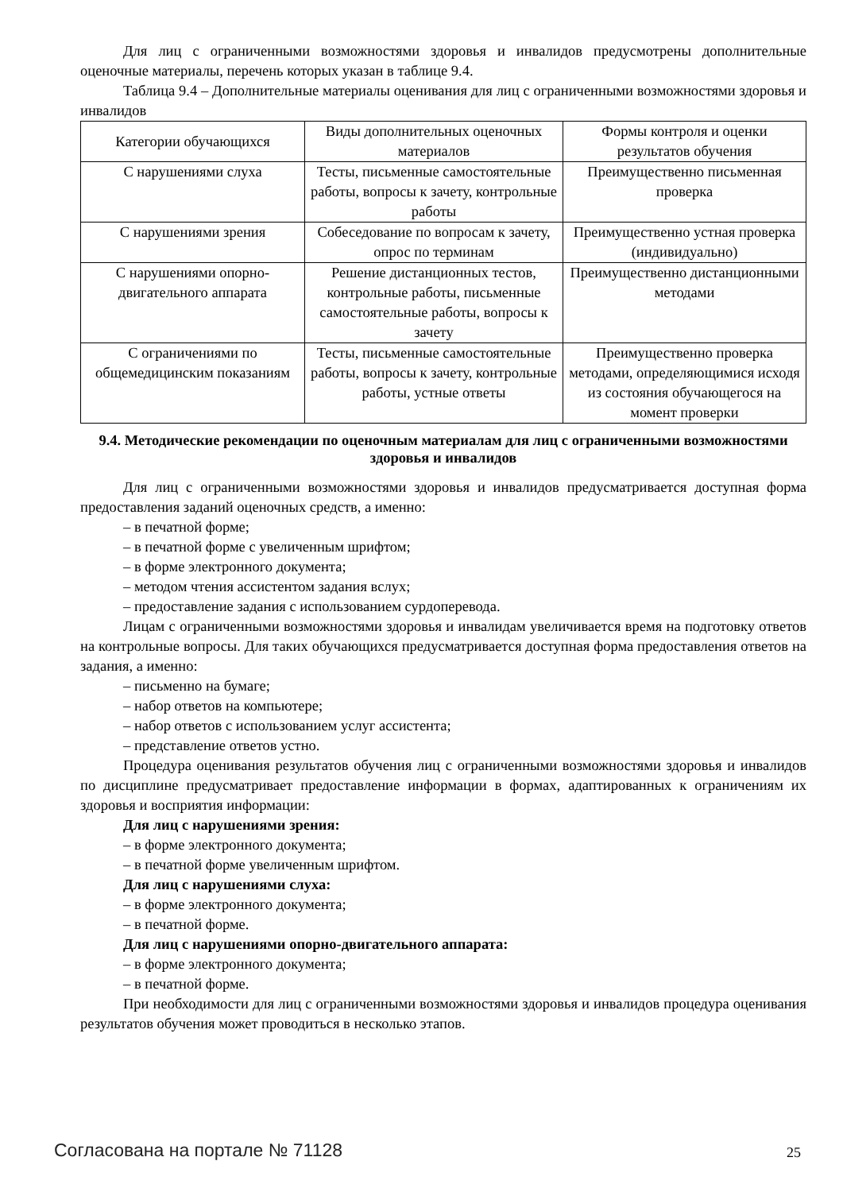Для лиц с ограниченными возможностями здоровья и инвалидов предусмотрены дополнительные оценочные материалы, перечень которых указан в таблице 9.4.
Таблица 9.4 – Дополнительные материалы оценивания для лиц с ограниченными возможностями здоровья и инвалидов
| Категории обучающихся | Виды дополнительных оценочных материалов | Формы контроля и оценки результатов обучения |
| С нарушениями слуха | Тесты, письменные самостоятельные работы, вопросы к зачету, контрольные работы | Преимущественно письменная проверка |
| С нарушениями зрения | Собеседование по вопросам к зачету, опрос по терминам | Преимущественно устная проверка (индивидуально) |
| С нарушениями опорно-двигательного аппарата | Решение дистанционных тестов, контрольные работы, письменные самостоятельные работы, вопросы к зачету | Преимущественно дистанционными методами |
| С ограничениями по общемедицинским показаниям | Тесты, письменные самостоятельные работы, вопросы к зачету, контрольные работы, устные ответы | Преимущественно проверка методами, определяющимися исходя из состояния обучающегося на момент проверки |
9.4. Методические рекомендации по оценочным материалам для лиц с ограниченными возможностями здоровья и инвалидов
Для лиц с ограниченными возможностями здоровья и инвалидов предусматривается доступная форма предоставления заданий оценочных средств, а именно:
– в печатной форме;
– в печатной форме с увеличенным шрифтом;
– в форме электронного документа;
– методом чтения ассистентом задания вслух;
– предоставление задания с использованием сурдоперевода.
Лицам с ограниченными возможностями здоровья и инвалидам увеличивается время на подготовку ответов на контрольные вопросы. Для таких обучающихся предусматривается доступная форма предоставления ответов на задания, а именно:
– письменно на бумаге;
– набор ответов на компьютере;
– набор ответов с использованием услуг ассистента;
– представление ответов устно.
Процедура оценивания результатов обучения лиц с ограниченными возможностями здоровья и инвалидов по дисциплине предусматривает предоставление информации в формах, адаптированных к ограничениям их здоровья и восприятия информации:
Для лиц с нарушениями зрения:
– в форме электронного документа;
– в печатной форме увеличенным шрифтом.
Для лиц с нарушениями слуха:
– в форме электронного документа;
– в печатной форме.
Для лиц с нарушениями опорно-двигательного аппарата:
– в форме электронного документа;
– в печатной форме.
При необходимости для лиц с ограниченными возможностями здоровья и инвалидов процедура оценивания результатов обучения может проводиться в несколько этапов.
Согласована на портале № 71128 25